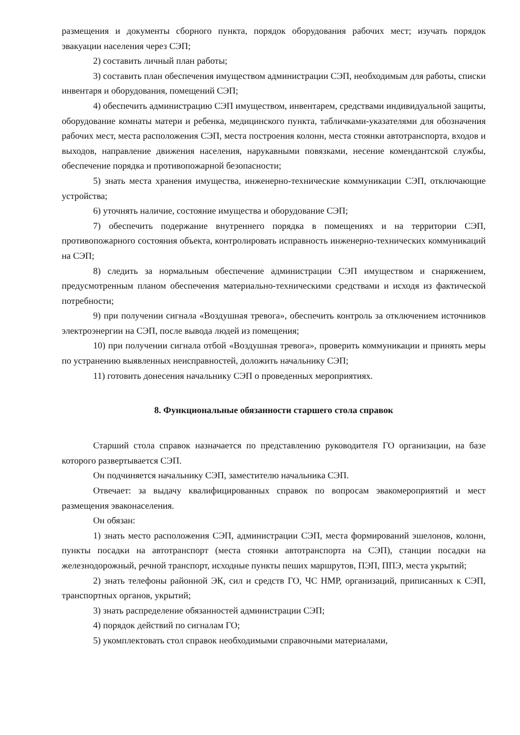размещения и документы сборного пункта, порядок оборудования рабочих мест; изучать порядок эвакуации населения через СЭП;
2) составить личный план работы;
3) составить план обеспечения имуществом администрации СЭП, необходимым для работы, списки инвентаря и оборудования, помещений СЭП;
4) обеспечить администрацию СЭП имуществом, инвентарем, средствами индивидуальной защиты, оборудование комнаты матери и ребенка, медицинского пункта, табличками-указателями для обозначения рабочих мест, места расположения СЭП, места построения колонн, места стоянки автотранспорта, входов и выходов, направление движения населения, нарукавными повязками, несение комендантской службы, обеспечение порядка и противопожарной безопасности;
5) знать места хранения имущества, инженерно-технические коммуникации СЭП, отключающие устройства;
6) уточнять наличие, состояние имущества и оборудование СЭП;
7) обеспечить подержание внутреннего порядка в помещениях и на территории СЭП, противопожарного состояния объекта, контролировать исправность инженерно-технических коммуникаций на СЭП;
8) следить за нормальным обеспечение администрации СЭП имуществом и снаряжением, предусмотренным планом обеспечения материально-техническими средствами и исходя из фактической потребности;
9) при получении сигнала «Воздушная тревога», обеспечить контроль за отключением источников электроэнергии на СЭП, после вывода людей из помещения;
10) при получении сигнала отбой «Воздушная тревога», проверить коммуникации и принять меры по устранению выявленных неисправностей, доложить начальнику СЭП;
11) готовить донесения начальнику СЭП о проведенных мероприятиях.
8. Функциональные обязанности старшего стола справок
Старший стола справок назначается по представлению руководителя ГО организации, на базе которого развертывается СЭП.
Он подчиняется начальнику СЭП, заместителю начальника СЭП.
Отвечает: за выдачу квалифицированных справок по вопросам эвакомероприятий и мест размещения эваконаселения.
Он обязан:
1) знать место расположения СЭП, администрации СЭП, места формирований эшелонов, колонн, пункты посадки на автотранспорт (места стоянки автотранспорта на СЭП), станции посадки на железнодорожный, речной транспорт, исходные пункты пеших маршрутов, ПЭП, ППЭ, места укрытий;
2) знать телефоны районной ЭК, сил и средств ГО, ЧС НМР, организаций, приписанных к СЭП, транспортных органов, укрытий;
3) знать распределение обязанностей администрации СЭП;
4) порядок действий по сигналам ГО;
5) укомплектовать стол справок необходимыми справочными материалами,